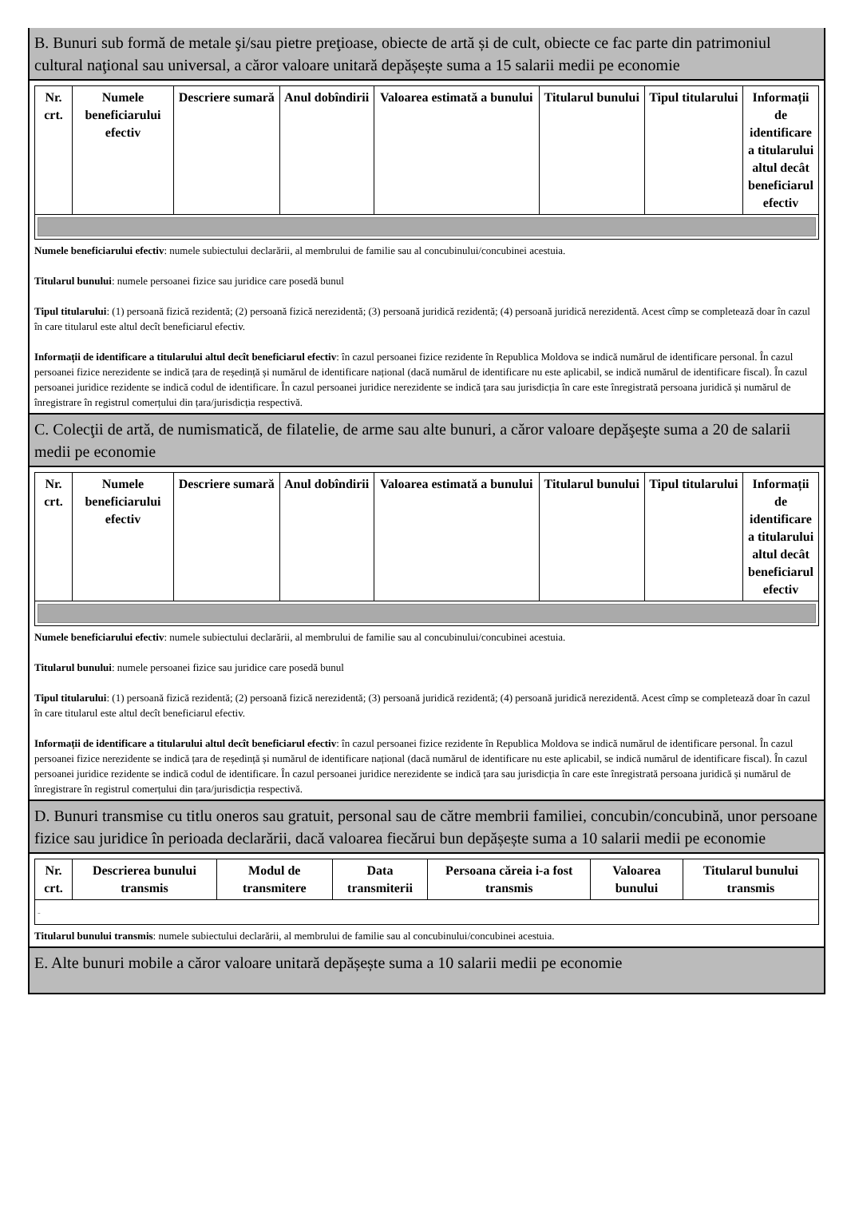B. Bunuri sub formă de metale şi/sau pietre preţioase, obiecte de artă și de cult, obiecte ce fac parte din patrimoniul cultural naţional sau universal, a căror valoare unitară depășește suma a 15 salarii medii pe economie
| Nr. crt. | Numele beneficiarului efectiv | Descriere sumară | Anul dobîndirii | Valoarea estimată a bunului | Titularul bunului | Tipul titularului | Informații de identificare a titularului altul decât beneficiarul efectiv |
| --- | --- | --- | --- | --- | --- | --- | --- |
Numele beneficiarului efectiv: numele subiectului declarării, al membrului de familie sau al concubinului/concubinei acestuia.
Titularul bunului: numele persoanei fizice sau juridice care posedă bunul
Tipul titularului: (1) persoană fizică rezidentă; (2) persoană fizică nerezidentă; (3) persoană juridică rezidentă; (4) persoană juridică nerezidentă. Acest cîmp se completează doar în cazul în care titularul este altul decît beneficiarul efectiv.
Informații de identificare a titularului altul decît beneficiarul efectiv: în cazul persoanei fizice rezidente în Republica Moldova se indică numărul de identificare personal. În cazul persoanei fizice nerezidente se indică țara de reședință și numărul de identificare național (dacă numărul de identificare nu este aplicabil, se indică numărul de identificare fiscal). În cazul persoanei juridice rezidente se indică codul de identificare. În cazul persoanei juridice nerezidente se indică țara sau jurisdicția în care este înregistrată persoana juridică și numărul de înregistrare în registrul comerțului din țara/jurisdicția respectivă.
C. Colecţii de artă, de numismatică, de filatelie, de arme sau alte bunuri, a căror valoare depăşeşte suma a 20 de salarii medii pe economie
| Nr. crt. | Numele beneficiarului efectiv | Descriere sumară | Anul dobîndirii | Valoarea estimată a bunului | Titularul bunului | Tipul titularului | Informații de identificare a titularului altul decât beneficiarul efectiv |
| --- | --- | --- | --- | --- | --- | --- | --- |
Numele beneficiarului efectiv: numele subiectului declarării, al membrului de familie sau al concubinului/concubinei acestuia.
Titularul bunului: numele persoanei fizice sau juridice care posedă bunul
Tipul titularului: (1) persoană fizică rezidentă; (2) persoană fizică nerezidentă; (3) persoană juridică rezidentă; (4) persoană juridică nerezidentă. Acest cîmp se completează doar în cazul în care titularul este altul decît beneficiarul efectiv.
Informații de identificare a titularului altul decît beneficiarul efectiv: în cazul persoanei fizice rezidente în Republica Moldova se indică numărul de identificare personal. În cazul persoanei fizice nerezidente se indică țara de reședință și numărul de identificare național (dacă numărul de identificare nu este aplicabil, se indică numărul de identificare fiscal). În cazul persoanei juridice rezidente se indică codul de identificare. În cazul persoanei juridice nerezidente se indică țara sau jurisdicția în care este înregistrată persoana juridică și numărul de înregistrare în registrul comerțului din țara/jurisdicția respectivă.
D. Bunuri transmise cu titlu oneros sau gratuit, personal sau de către membrii familiei, concubin/concubină, unor persoane fizice sau juridice în perioada declarării, dacă valoarea fiecărui bun depășește suma a 10 salarii medii pe economie
| Nr. crt. | Descrierea bunului transmis | Modul de transmitere | Data transmiterii | Persoana căreia i-a fost transmis | Valoarea bunului | Titularul bunului transmis |
| --- | --- | --- | --- | --- | --- | --- |
| - | | | | | | |
Titularul bunului transmis: numele subiectului declarării, al membrului de familie sau al concubinului/concubinei acestuia.
E. Alte bunuri mobile a căror valoare unitară depășește suma a 10 salarii medii pe economie